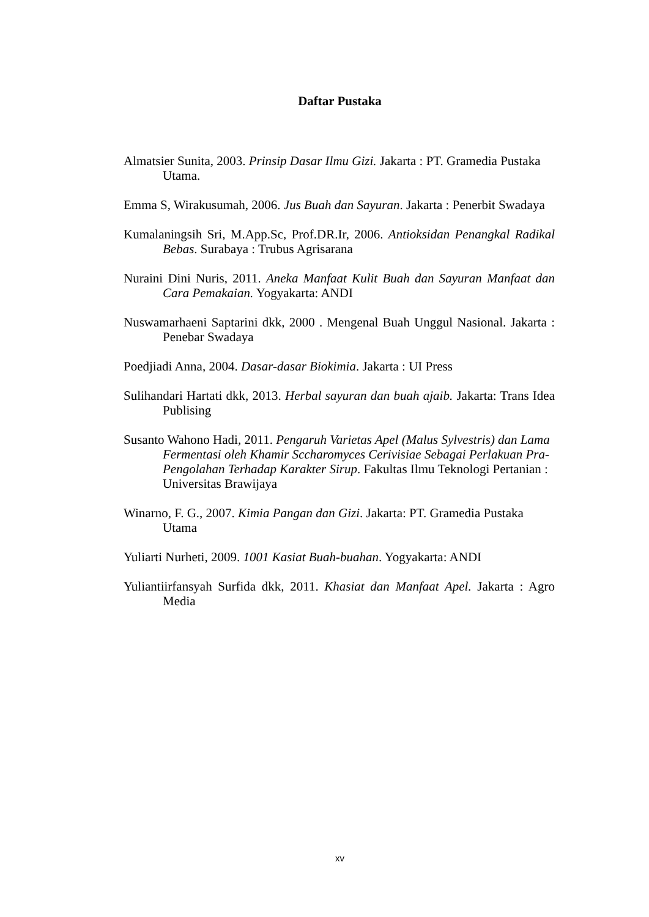Daftar Pustaka
Almatsier Sunita, 2003. Prinsip Dasar Ilmu Gizi. Jakarta : PT. Gramedia Pustaka Utama.
Emma S, Wirakusumah, 2006. Jus Buah dan Sayuran. Jakarta : Penerbit Swadaya
Kumalaningsih Sri, M.App.Sc, Prof.DR.Ir, 2006. Antioksidan Penangkal Radikal Bebas. Surabaya : Trubus Agrisarana
Nuraini Dini Nuris, 2011. Aneka Manfaat Kulit Buah dan Sayuran Manfaat dan Cara Pemakaian. Yogyakarta: ANDI
Nuswamarhaeni Saptarini dkk, 2000 . Mengenal Buah Unggul Nasional. Jakarta : Penebar Swadaya
Poedjiadi Anna, 2004. Dasar-dasar Biokimia. Jakarta : UI Press
Sulihandari Hartati dkk, 2013. Herbal sayuran dan buah ajaib. Jakarta: Trans Idea Publising
Susanto Wahono Hadi, 2011. Pengaruh Varietas Apel (Malus Sylvestris) dan Lama Fermentasi oleh Khamir Sccharomyces Cerivisiae Sebagai Perlakuan Pra-Pengolahan Terhadap Karakter Sirup. Fakultas Ilmu Teknologi Pertanian : Universitas Brawijaya
Winarno, F. G., 2007. Kimia Pangan dan Gizi. Jakarta: PT. Gramedia Pustaka Utama
Yuliarti Nurheti, 2009. 1001 Kasiat Buah-buahan. Yogyakarta: ANDI
Yuliantiirfansyah Surfida dkk, 2011. Khasiat dan Manfaat Apel. Jakarta : Agro Media
xv